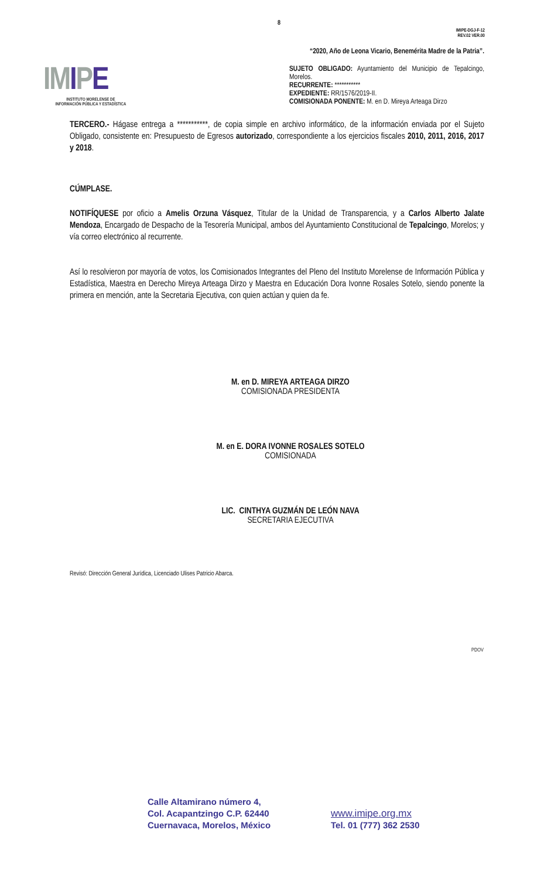8
IMIPE-DGJ-F-12
REV.02 VER.00
IMIPE
INSTITUTO MORELENSE DE
INFORMACIÓN PÚBLICA Y ESTADÍSTICA
“2020, Año de Leona Vicario, Benemérita Madre de la Patria”.
SUJETO OBLIGADO: Ayuntamiento del Municipio de Tepalcingo, Morelos.
RECURRENTE: ***********
EXPEDIENTE: RR/1576/2019-II.
COMISIONADA PONENTE: M. en D. Mireya Arteaga Dirzo
TERCERO.- Hágase entrega a ***********, de copia simple en archivo informático, de la información enviada por el Sujeto Obligado, consistente en: Presupuesto de Egresos autorizado, correspondiente a los ejercicios fiscales 2010, 2011, 2016, 2017 y 2018.
CÚMPLASE.
NOTIFÍQUESE por oficio a Amelis Orzuna Vásquez, Titular de la Unidad de Transparencia, y a Carlos Alberto Jalate Mendoza, Encargado de Despacho de la Tesorería Municipal, ambos del Ayuntamiento Constitucional de Tepalcingo, Morelos; y vía correo electrónico al recurrente.
Así lo resolvieron por mayoría de votos, los Comisionados Integrantes del Pleno del Instituto Morelense de Información Pública y Estadística, Maestra en Derecho Mireya Arteaga Dirzo y Maestra en Educación Dora Ivonne Rosales Sotelo, siendo ponente la primera en mención, ante la Secretaria Ejecutiva, con quien actúan y quien da fe.
M. en D. MIREYA ARTEAGA DIRZO
COMISIONADA PRESIDENTA
M. en E. DORA IVONNE ROSALES SOTELO
COMISIONADA
LIC. CINTHYA GUZMÁN DE LEÓN NAVA
SECRETARIA EJECUTIVA
Revisó: Dirección General Jurídica, Licenciado Ulises Patricio Abarca.
PDOV
Calle Altamirano número 4,
Col. Acapantzingo C.P. 62440
Cuernavaca, Morelos, México
www.imipe.org.mx
Tel. 01 (777) 362 2530